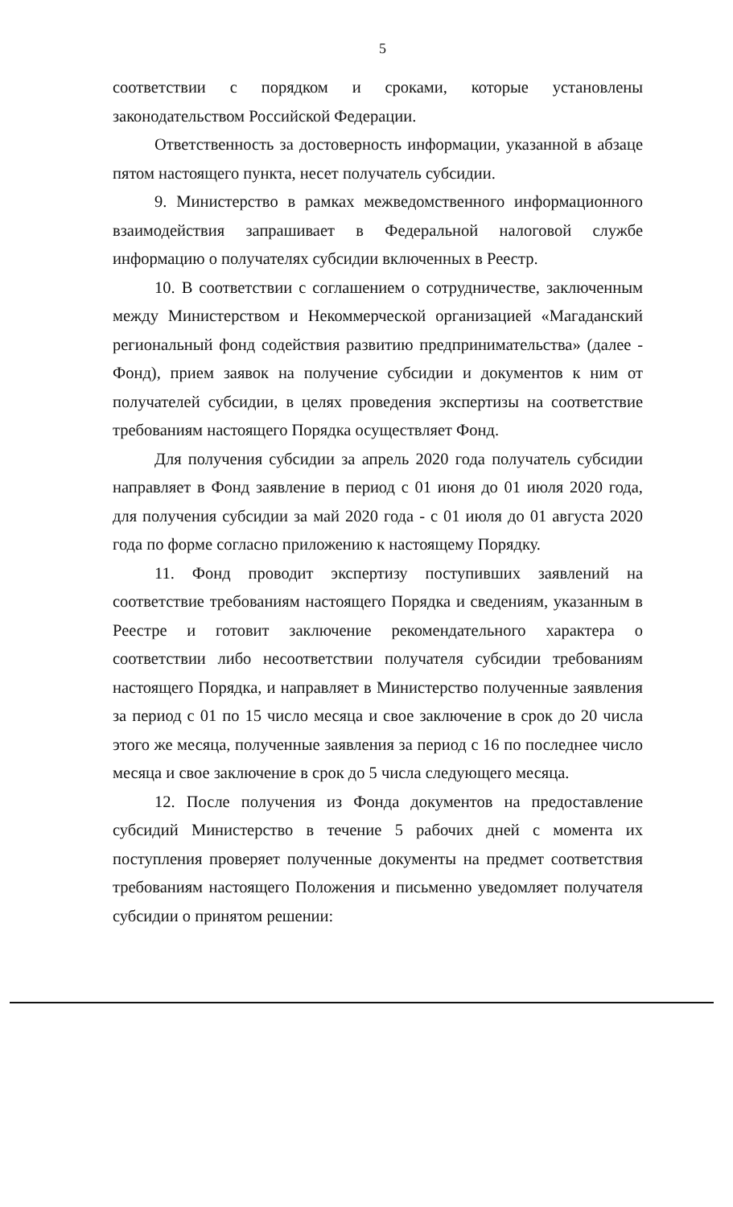5
соответствии с порядком и сроками, которые установлены законодательством Российской Федерации.
Ответственность за достоверность информации, указанной в абзаце пятом настоящего пункта, несет получатель субсидии.
9. Министерство в рамках межведомственного информационного взаимодействия запрашивает в Федеральной налоговой службе информацию о получателях субсидии включенных в Реестр.
10. В соответствии с соглашением о сотрудничестве, заключенным между Министерством и Некоммерческой организацией «Магаданский региональный фонд содействия развитию предпринимательства» (далее - Фонд), прием заявок на получение субсидии и документов к ним от получателей субсидии, в целях проведения экспертизы на соответствие требованиям настоящего Порядка осуществляет Фонд.
Для получения субсидии за апрель 2020 года получатель субсидии направляет в Фонд заявление в период с 01 июня до 01 июля 2020 года, для получения субсидии за май 2020 года - с 01 июля до 01 августа 2020 года по форме согласно приложению к настоящему Порядку.
11. Фонд проводит экспертизу поступивших заявлений на соответствие требованиям настоящего Порядка и сведениям, указанным в Реестре и готовит заключение рекомендательного характера о соответствии либо несоответствии получателя субсидии требованиям настоящего Порядка, и направляет в Министерство полученные заявления за период с 01 по 15 число месяца и свое заключение в срок до 20 числа этого же месяца, полученные заявления за период с 16 по последнее число месяца и свое заключение в срок до 5 числа следующего месяца.
12. После получения из Фонда документов на предоставление субсидий Министерство в течение 5 рабочих дней с момента их поступления проверяет полученные документы на предмет соответствия требованиям настоящего Положения и письменно уведомляет получателя субсидии о принятом решении: